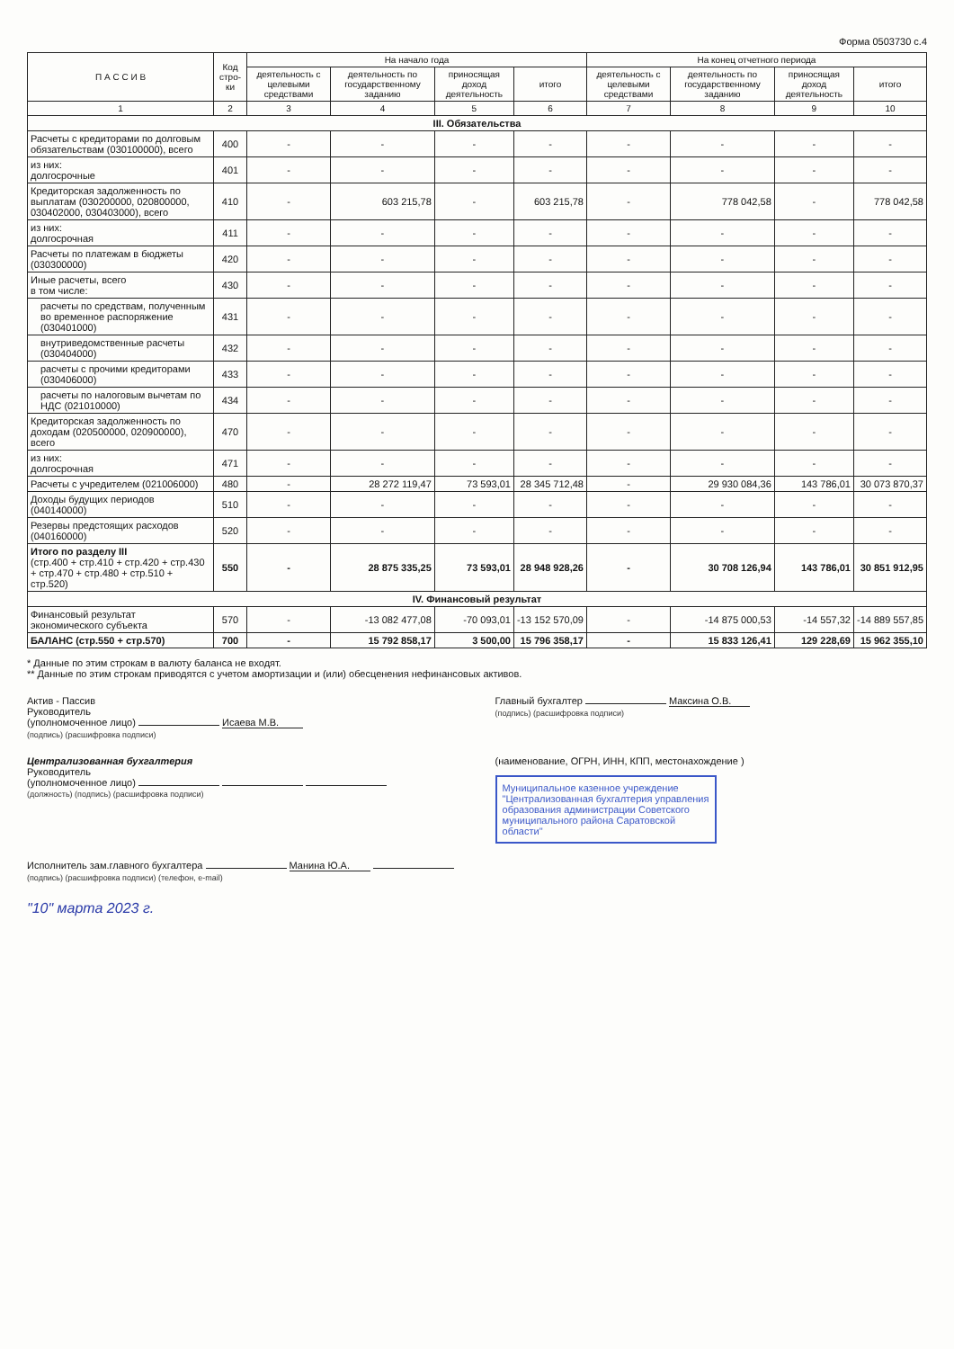Форма 0503730 с.4
| П А С С И В | Код стро-ки | На начало года | | | | На конец отчетного периода | | | |
| --- | --- | --- | --- | --- | --- | --- | --- | --- | --- |
| | | деятельность с целевыми средствами | деятельность по государственному заданию | приносящая доход деятельность | итого | деятельность с целевыми средствами | деятельность по государственному заданию | приносящая доход деятельность | итого |
| 1 | 2 | 3 | 4 | 5 | 6 | 7 | 8 | 9 | 10 |
| III. Обязательства | | | | | | | | | |
| Расчеты с кредиторами по долговым обязательствам (030100000), всего | 400 | - | - | - | - | - | - | - | - |
| из них: долгосрочные | 401 | - | - | - | - | - | - | - | - |
| Кредиторская задолженность по выплатам (030200000, 020800000, 030402000, 030403000), всего | 410 | - | 603 215,78 | - | 603 215,78 | - | 778 042,58 | - | 778 042,58 |
| из них: долгосрочная | 411 | - | - | - | - | - | - | - | - |
| Расчеты по платежам в бюджеты (030300000) | 420 | - | - | - | - | - | - | - | - |
| Иные расчеты, всего в том числе: | 430 | - | - | - | - | - | - | - | - |
| расчеты по средствам, полученным во временное распоряжение (030401000) | 431 | - | - | - | - | - | - | - | - |
| внутриведомственные расчеты (030404000) | 432 | - | - | - | - | - | - | - | - |
| расчеты с прочими кредиторами (030406000) | 433 | - | - | - | - | - | - | - | - |
| расчеты по налоговым вычетам по НДС (021010000) | 434 | - | - | - | - | - | - | - | - |
| Кредиторская задолженность по доходам (020500000, 020900000), всего | 470 | - | - | - | - | - | - | - | - |
| из них: долгосрочная | 471 | - | - | - | - | - | - | - | - |
| Расчеты с учредителем (021006000) | 480 | - | 28 272 119,47 | 73 593,01 | 28 345 712,48 | - | 29 930 084,36 | 143 786,01 | 30 073 870,37 |
| Доходы будущих периодов (040140000) | 510 | - | - | - | - | - | - | - | - |
| Резервы предстоящих расходов (040160000) | 520 | - | - | - | - | - | - | - | - |
| Итого по разделу III (стр.400 + стр.410 + стр.420 + стр.430 + стр.470 + стр.480 + стр.510 + стр.520) | 550 | - | 28 875 335,25 | 73 593,01 | 28 948 928,26 | - | 30 708 126,94 | 143 786,01 | 30 851 912,95 |
| IV. Финансовый результат | | | | | | | | | |
| Финансовый результат экономического субъекта | 570 | - | -13 082 477,08 | -70 093,01 | -13 152 570,09 | - | -14 875 000,53 | -14 557,32 | -14 889 557,85 |
| БАЛАНС (стр.550 + стр.570) | 700 | - | 15 792 858,17 | 3 500,00 | 15 796 358,17 | - | 15 833 126,41 | 129 228,69 | 15 962 355,10 |
* Данные по этим строкам в валюту баланса не входят.
** Данные по этим строкам приводятся с учетом амортизации и (или) обесценения нефинансовых активов.
Актив - Пассив
Руководитель
(уполномоченное лицо) Исаева М.В.
(подпись) (расшифровка подписи)
Главный бухгалтер Максина О.В.
(подпись) (расшифровка подписи)
Централизованная бухгалтерия
Руководитель
(уполномоченное лицо)
(должность) (подпись) (расшифровка подписи)
(наименование, ОГРН, ИНН, КПП, местонахождение )
Муниципальное казенное учреждение "Централизованная бухгалтерия управления образования администрации Советского муниципального района Саратовской области"
Исполнитель зам.главного бухгалтера Манина Ю.А.
(подпись) (расшифровка подписи) (телефон, e-mail)
"10" марта 2023 г.